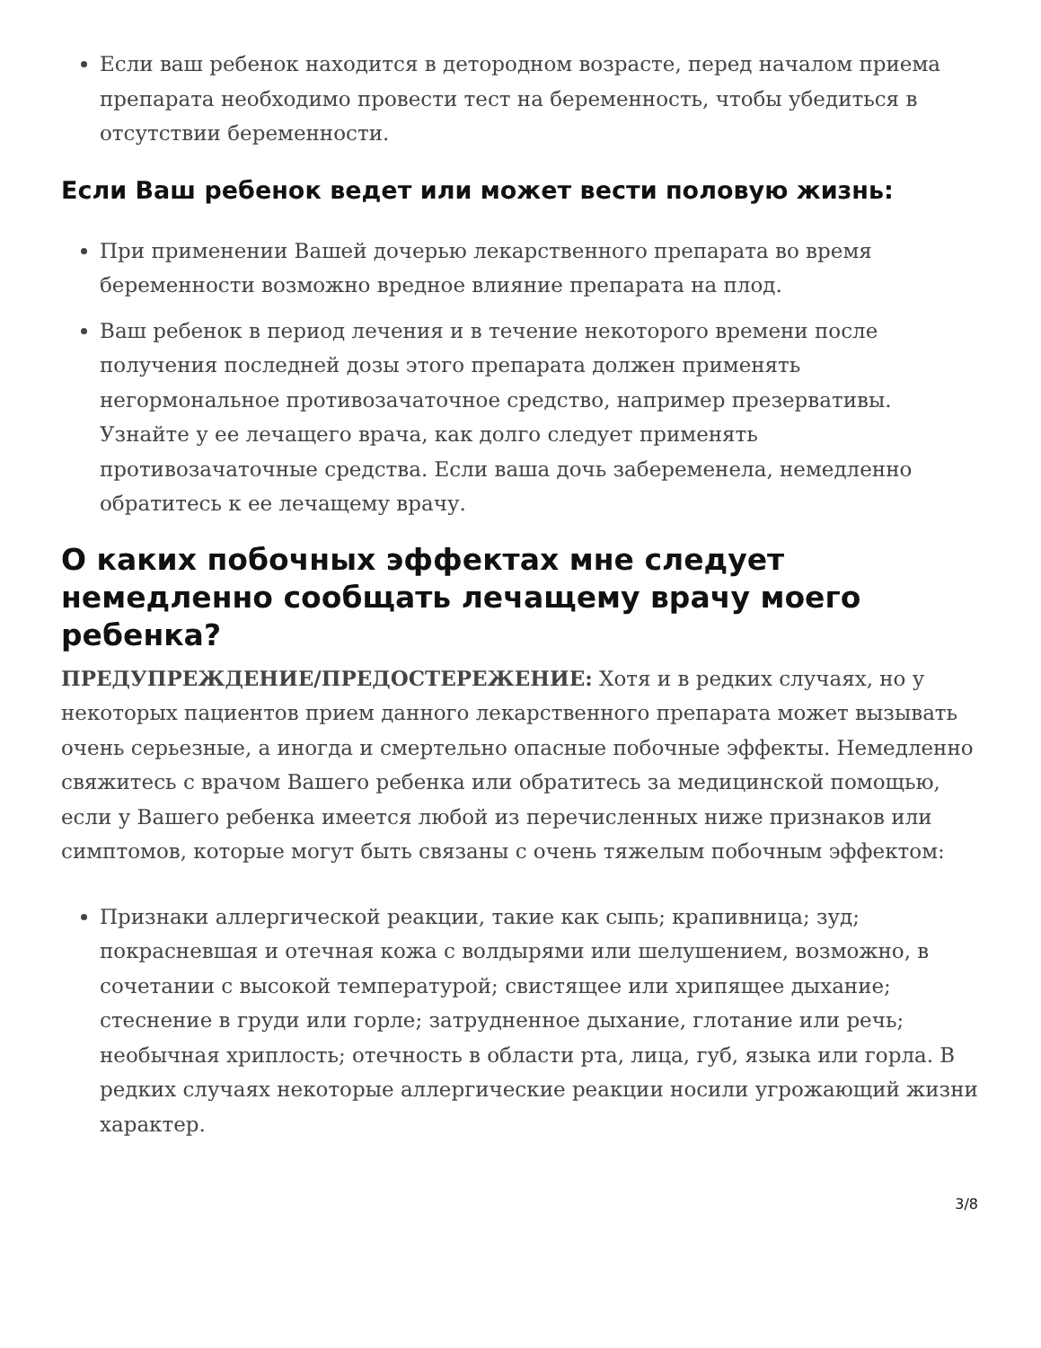Если ваш ребенок находится в детородном возрасте, перед началом приема препарата необходимо провести тест на беременность, чтобы убедиться в отсутствии беременности.
Если Ваш ребенок ведет или может вести половую жизнь:
При применении Вашей дочерью лекарственного препарата во время беременности возможно вредное влияние препарата на плод.
Ваш ребенок в период лечения и в течение некоторого времени после получения последней дозы этого препарата должен применять негормональное противозачаточное средство, например презервативы. Узнайте у ее лечащего врача, как долго следует применять противозачаточные средства. Если ваша дочь забеременела, немедленно обратитесь к ее лечащему врачу.
О каких побочных эффектах мне следует немедленно сообщать лечащему врачу моего ребенка?
ПРЕДУПРЕЖДЕНИЕ/ПРЕДОСТЕРЕЖЕНИЕ: Хотя и в редких случаях, но у некоторых пациентов прием данного лекарственного препарата может вызывать очень серьезные, а иногда и смертельно опасные побочные эффекты. Немедленно свяжитесь с врачом Вашего ребенка или обратитесь за медицинской помощью, если у Вашего ребенка имеется любой из перечисленных ниже признаков или симптомов, которые могут быть связаны с очень тяжелым побочным эффектом:
Признаки аллергической реакции, такие как сыпь; крапивница; зуд; покрасневшая и отечная кожа с волдырями или шелушением, возможно, в сочетании с высокой температурой; свистящее или хрипящее дыхание; стеснение в груди или горле; затрудненное дыхание, глотание или речь; необычная хриплость; отечность в области рта, лица, губ, языка или горла. В редких случаях некоторые аллергические реакции носили угрожающий жизни характер.
3/8